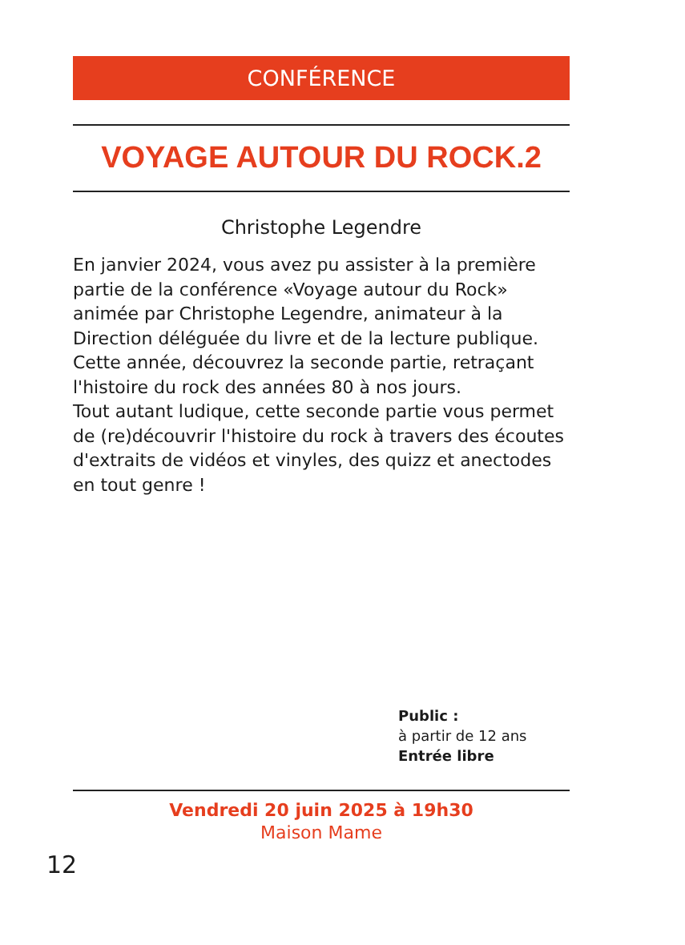CONFÉRENCE
VOYAGE AUTOUR DU ROCK.2
Christophe Legendre
En janvier 2024, vous avez pu assister à la première partie de la conférence «Voyage autour du Rock» animée par Christophe Legendre, animateur à la Direction déléguée du livre et de la lecture publique. Cette année, découvrez la seconde partie, retraçant l'histoire du rock des années 80 à nos jours.
Tout autant ludique, cette seconde partie vous permet de (re)découvrir l'histoire du rock à travers des écoutes d'extraits de vidéos et vinyles, des quizz et anectodes en tout genre !
Public :
à partir de 12 ans
Entrée libre
Vendredi 20 juin 2025 à 19h30
Maison Mame
12